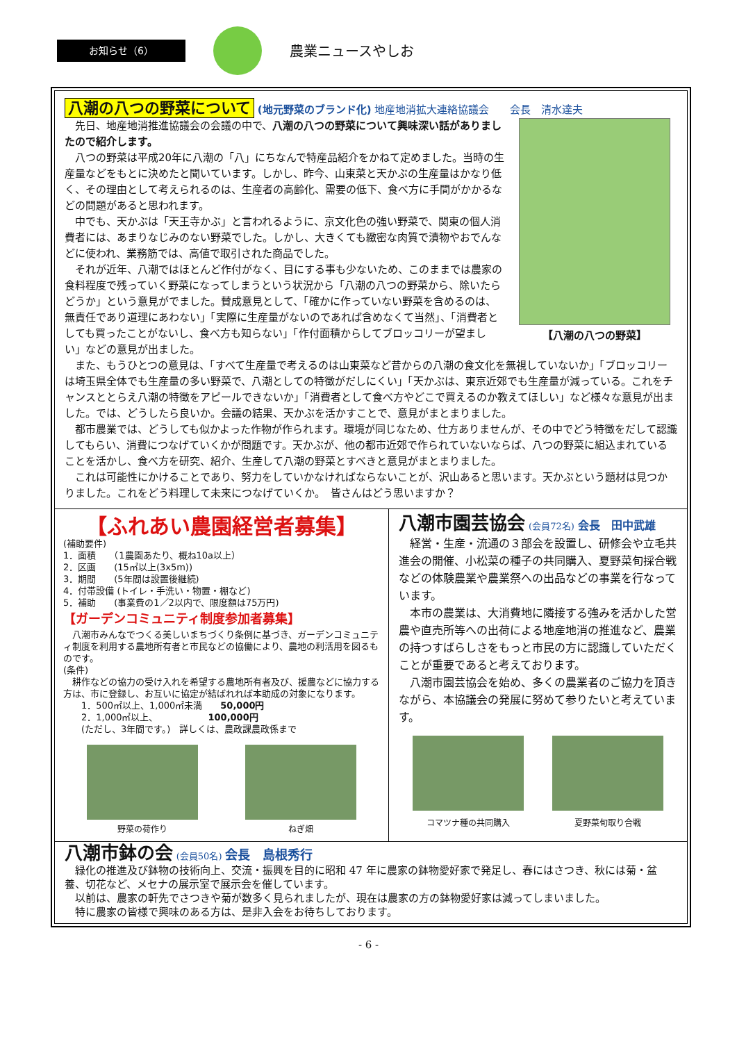お知らせ（6）
農業ニュースやしお
八潮の八つの野菜について (地元野菜のブランド化) 地産地消拡大連絡協議会　　会長　清水達夫
【八潮の八つの野菜】
　先日、地産地消推進協議会の会議の中で、八潮の八つの野菜について興味深い話がありましたので紹介します。
　八つの野菜は平成20年に八潮の「八」にちなんで特産品紹介をかねて定めました。当時の生産量などをもとに決めたと聞いています。しかし、昨今、山東菜と天かぶの生産量はかなり低く、その理由として考えられるのは、生産者の高齢化、需要の低下、食べ方に手間がかかるなどの問題があると思われます。
　中でも、天かぶは「天王寺かぶ」と言われるように、京文化色の強い野菜で、関東の個人消費者には、あまりなじみのない野菜でした。しかし、大きくても緻密な肉質で漬物やおでんなどに使われ、業務筋では、高値で取引された商品でした。
　それが近年、八潮ではほとんど作付がなく、目にする事も少ないため、このままでは農家の食料程度で残っていく野菜になってしまうという状況から「八潮の八つの野菜から、除いたらどうか」という意見がでました。賛成意見として、「確かに作っていない野菜を含めるのは、無責任であり道理にあわない」「実際に生産量がないのであれば含めなくて当然」、「消費者としても買ったことがないし、食べ方も知らない」「作付面積からしてブロッコリーが望ましい」などの意見が出ました。
　また、もうひとつの意見は、「すべて生産量で考えるのは山東菜など昔からの八潮の食文化を無視していないか」「ブロッコリーは埼玉県全体でも生産量の多い野菜で、八潮としての特徴がだしにくい」「天かぶは、東京近郊でも生産量が減っている。これをチャンスととらえ八潮の特徴をアピールできないか」「消費者として食べ方やどこで買えるのか教えてほしい」など様々な意見が出ました。では、どうしたら良いか。会議の結果、天かぶを活かすことで、意見がまとまりました。
　都市農業では、どうしても似かよった作物が作られます。環境が同じなため、仕方ありませんが、その中でどう特徴をだして認識してもらい、消費につなげていくかが問題です。天かぶが、他の都市近郊で作られていないならば、八つの野菜に組込まれていることを活かし、食べ方を研究、紹介、生産して八潮の野菜とすべきと意見がまとまりました。
　これは可能性にかけることであり、努力をしていかなければならないことが、沢山あると思います。天かぶという題材は見つかりました。これをどう料理して未来につなげていくか。　皆さんはどう思いますか？
【ふれあい農園経営者募集】
(補助要件)
1．面積　　（1農園あたり、概ね10a以上）
2．区画　　(15㎡以上(3x5m))
3．期間　　(5年間は設置後継続)
4．付帯設備 (トイレ・手洗い・物置・棚など)
5．補助　　(事業費の1／2以内で、限度額は75万円)
【ガーデンコミュニティ制度参加者募集】
　八潮市みんなでつくる美しいまちづくり条例に基づき、ガーデンコミュニティ制度を利用する農地所有者と市民などの協働により、農地の利活用を図るものです。
(条件)
　耕作などの協力の受け入れを希望する農地所有者及び、援農などに協力する方は、市に登録し、お互いに協定が結ばれれば本助成の対象になります。
　　1．500㎡以上、1,000㎡未満　　50,000円
　　2．1,000㎡以上、　　　　　　100,000円
　　(ただし、3年間です。)　詳しくは、農政課農政係まで
野菜の荷作り ねぎ畑
八潮市園芸協会 (会員72名) 会長　田中武雄
　経営・生産・流通の３部会を設置し、研修会や立毛共進会の開催、小松菜の種子の共同購入、夏野菜旬採合戦などの体験農業や農業祭への出品などの事業を行なっています。
　本市の農業は、大消費地に隣接する強みを活かした営農や直売所等への出荷による地産地消の推進など、農業の持つすばらしさをもっと市民の方に認識していただくことが重要であると考えております。
　八潮市園芸協会を始め、多くの農業者のご協力を頂きながら、本協議会の発展に努めて参りたいと考えています。
コマツナ種の共同購入 夏野菜旬取り合戦
八潮市鉢の会 (会員50名) 会長　島根秀行
　緑化の推進及び鉢物の技術向上、交流・振興を目的に昭和 47 年に農家の鉢物愛好家で発足し、春にはさつき、秋には菊・盆養、切花など、メセナの展示室で展示会を催しています。
　以前は、農家の軒先でさつきや菊が数多く見られましたが、現在は農家の方の鉢物愛好家は減ってしまいました。
　特に農家の皆様で興味のある方は、是非入会をお待ちしております。
- 6 -